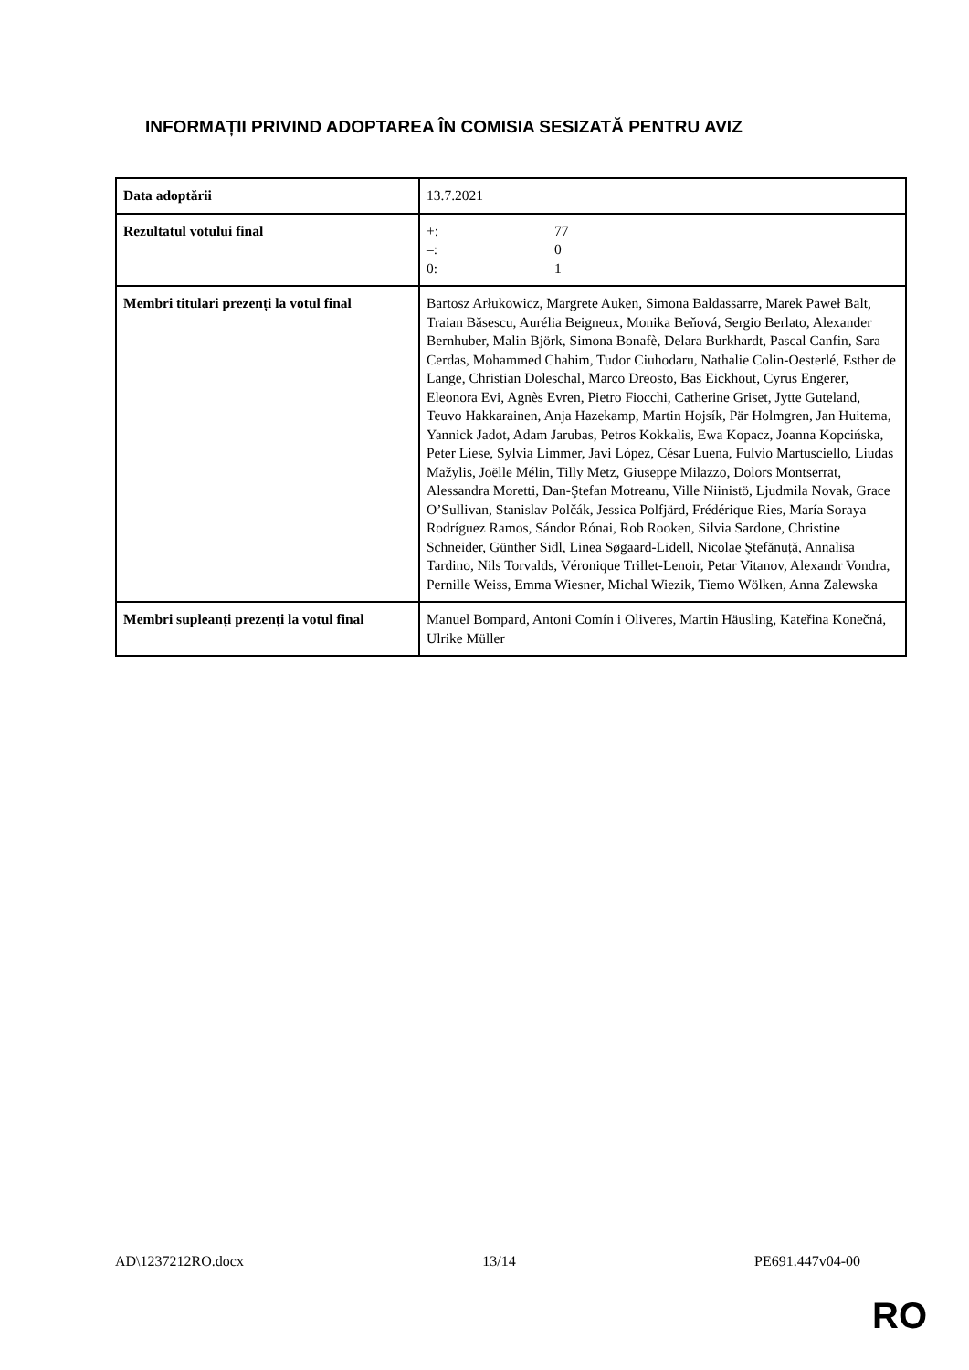INFORMAȚII PRIVIND ADOPTAREA ÎN COMISIA SESIZATĂ PENTRU AVIZ
| Data adoptării | 13.7.2021 |
| Rezultatul votului final | +: 77 –: 0 0: 1 |
| Membri titulari prezenți la votul final | Bartosz Arłukowicz, Margrete Auken, Simona Baldassarre, Marek Paweł Balt, Traian Băsescu, Aurélia Beigneux, Monika Beňová, Sergio Berlato, Alexander Bernhuber, Malin Björk, Simona Bonafè, Delara Burkhardt, Pascal Canfin, Sara Cerdas, Mohammed Chahim, Tudor Ciuhodaru, Nathalie Colin-Oesterlé, Esther de Lange, Christian Doleschal, Marco Dreosto, Bas Eickhout, Cyrus Engerer, Eleonora Evi, Agnès Evren, Pietro Fiocchi, Catherine Griset, Jytte Guteland, Teuvo Hakkarainen, Anja Hazekamp, Martin Hojsík, Pär Holmgren, Jan Huitema, Yannick Jadot, Adam Jarubas, Petros Kokkalis, Ewa Kopacz, Joanna Kopcińska, Peter Liese, Sylvia Limmer, Javi López, César Luena, Fulvio Martusciello, Liudas Mažylis, Joëlle Mélin, Tilly Metz, Giuseppe Milazzo, Dolors Montserrat, Alessandra Moretti, Dan-Ştefan Motreanu, Ville Niinistö, Ljudmila Novak, Grace O’Sullivan, Stanislav Polčák, Jessica Polfjärd, Frédérique Ries, María Soraya Rodríguez Ramos, Sándor Rónai, Rob Rooken, Silvia Sardone, Christine Schneider, Günther Sidl, Linea Søgaard-Lidell, Nicolae Ştefănuță, Annalisa Tardino, Nils Torvalds, Véronique Trillet-Lenoir, Petar Vitanov, Alexandr Vondra, Pernille Weiss, Emma Wiesner, Michal Wiezik, Tiemo Wölken, Anna Zalewska |
| Membri supleanți prezenți la votul final | Manuel Bompard, Antoni Comín i Oliveres, Martin Häusling, Kateřina Konečná, Ulrike Müller |
AD\1237212RO.docx 13/14 PE691.447v04-00
RO